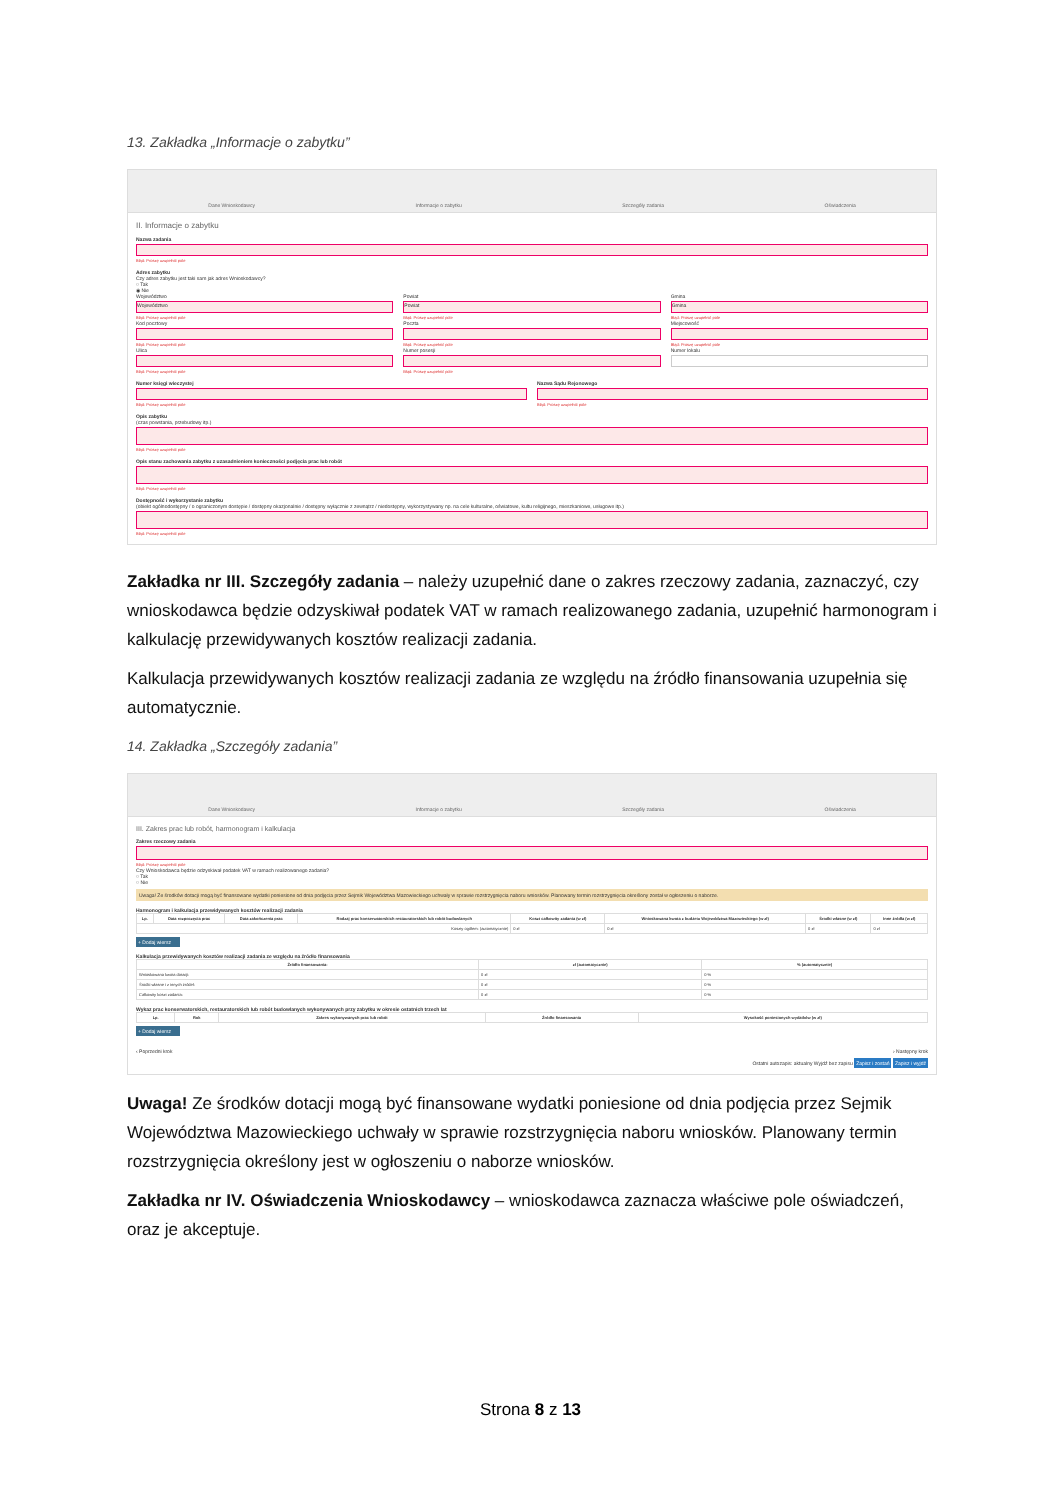13. Zakładka „Informacje o zabytku”
Dane Wnioskodawcy Informacje o zabytku Szczegóły zadania Oświadczenia
II. Informacje o zabytku
Nazwa zadania
Błąd: Proszę uzupełnić pole
Adres zabytku
Czy adres zabytku jest taki sam jak adres Wnioskodawcy?
○ Tak
◉ Nie
Województwo
Województwo
Błąd: Proszę uzupełnić pole
Kod pocztowy
Błąd: Proszę uzupełnić pole
Ulica
Błąd: Proszę uzupełnić pole
Powiat
Powiat
Błąd: Proszę uzupełnić pole
Poczta
Błąd: Proszę uzupełnić pole
Numer posesji
Błąd: Proszę uzupełnić pole
Gmina
Gmina
Błąd: Proszę uzupełnić pole
Miejscowość
Błąd: Proszę uzupełnić pole
Numer lokalu
Numer księgi wieczystej
Błąd: Proszę uzupełnić pole
Nazwa Sądu Rejonowego
Błąd: Proszę uzupełnić pole
Opis zabytku
(czas powstania, przebudowy itp.)
Błąd: Proszę uzupełnić pole
Opis stanu zachowania zabytku z uzasadnieniem konieczności podjęcia prac lub robót
Błąd: Proszę uzupełnić pole
Dostępność i wykorzystanie zabytku
(obiekt ogólnodostępny / o ograniczonym dostępie / dostępny okazjonalnie / dostępny wyłącznie z zewnątrz / niedostępny, wykorzystywany np. na cele kulturalne, oświatowe, kultu religijnego, mieszkaniowe, usługowe itp.)
Błąd: Proszę uzupełnić pole
Zakładka nr III. Szczegóły zadania – należy uzupełnić dane o zakres rzeczowy zadania, zaznaczyć, czy wnioskodawca będzie odzyskiwał podatek VAT w ramach realizowanego zadania, uzupełnić harmonogram i kalkulację przewidywanych kosztów realizacji zadania.
Kalkulacja przewidywanych kosztów realizacji zadania ze względu na źródło finansowania uzupełnia się automatycznie.
14. Zakładka „Szczegóły zadania”
Dane Wnioskodawcy Informacje o zabytku Szczegóły zadania Oświadczenia
III. Zakres prac lub robót, harmonogram i kalkulacja
Zakres rzeczowy zadania
Błąd: Proszę uzupełnić pole
Czy Wnioskodawca będzie odzyskiwał podatek VAT w ramach realizowanego zadania?
○ Tak
○ Nie
Uwaga! Ze środków dotacji mogą być finansowane wydatki poniesione od dnia podjęcia przez Sejmik Województwa Mazowieckiego uchwały w sprawie rozstrzygnięcia naboru wniosków. Planowany termin rozstrzygnięcia określony został w ogłoszeniu o naborze.
Harmonogram i kalkulacja przewidywanych kosztów realizacji zadania
| Lp. | Data rozpoczęcia prac | Data zakończenia prac | Rodzaj prac konserwatorskich restauratorskich lub robót budowlanych | Koszt całkowity zadania (w zł) | Wnioskowana kwota z budżetu Województwa Mazowieckiego (w zł) | Środki własne (w zł) | Inne źródła (w zł) |
| --- | --- | --- | --- | --- | --- | --- | --- |
| Koszty ogółem: (automatycznie) | | | | 0 zł | 0 zł | 0 zł | 0 zł |
+ Dodaj wiersz
Kalkulacja przewidywanych kosztów realizacji zadania ze względu na źródło finansowania
| Źródło finansowania: | zł (automatycznie) | % (automatycznie) |
| --- | --- | --- |
| Wnioskowana kwota dotacji: | 0 zł | 0 % |
| Środki własne i z innych źródeł: | 0 zł | 0 % |
| Całkowity koszt zadania: | 0 zł | 0 % |
Wykaz prac konserwatorskich, restauratorskich lub robót budowlanych wykonywanych przy zabytku w okresie ostatnich trzech lat
| Lp. | Rok | Zakres wykonywanych prac lub robót | Źródło finansowania | Wysokość poniesionych wydatków (w zł) |
| --- | --- | --- | --- | --- |
+ Dodaj wiersz
‹ Poprzedni krok › Następny krok
Ostatni autozapis: aktualny Wyjdź bez zapisu Zapisz i zostań Zapisz i wyjdź
Uwaga! Ze środków dotacji mogą być finansowane wydatki poniesione od dnia podjęcia przez Sejmik Województwa Mazowieckiego uchwały w sprawie rozstrzygnięcia naboru wniosków. Planowany termin rozstrzygnięcia określony jest w ogłoszeniu o naborze wniosków.
Zakładka nr IV. Oświadczenia Wnioskodawcy – wnioskodawca zaznacza właściwe pole oświadczeń, oraz je akceptuje.
Strona 8 z 13